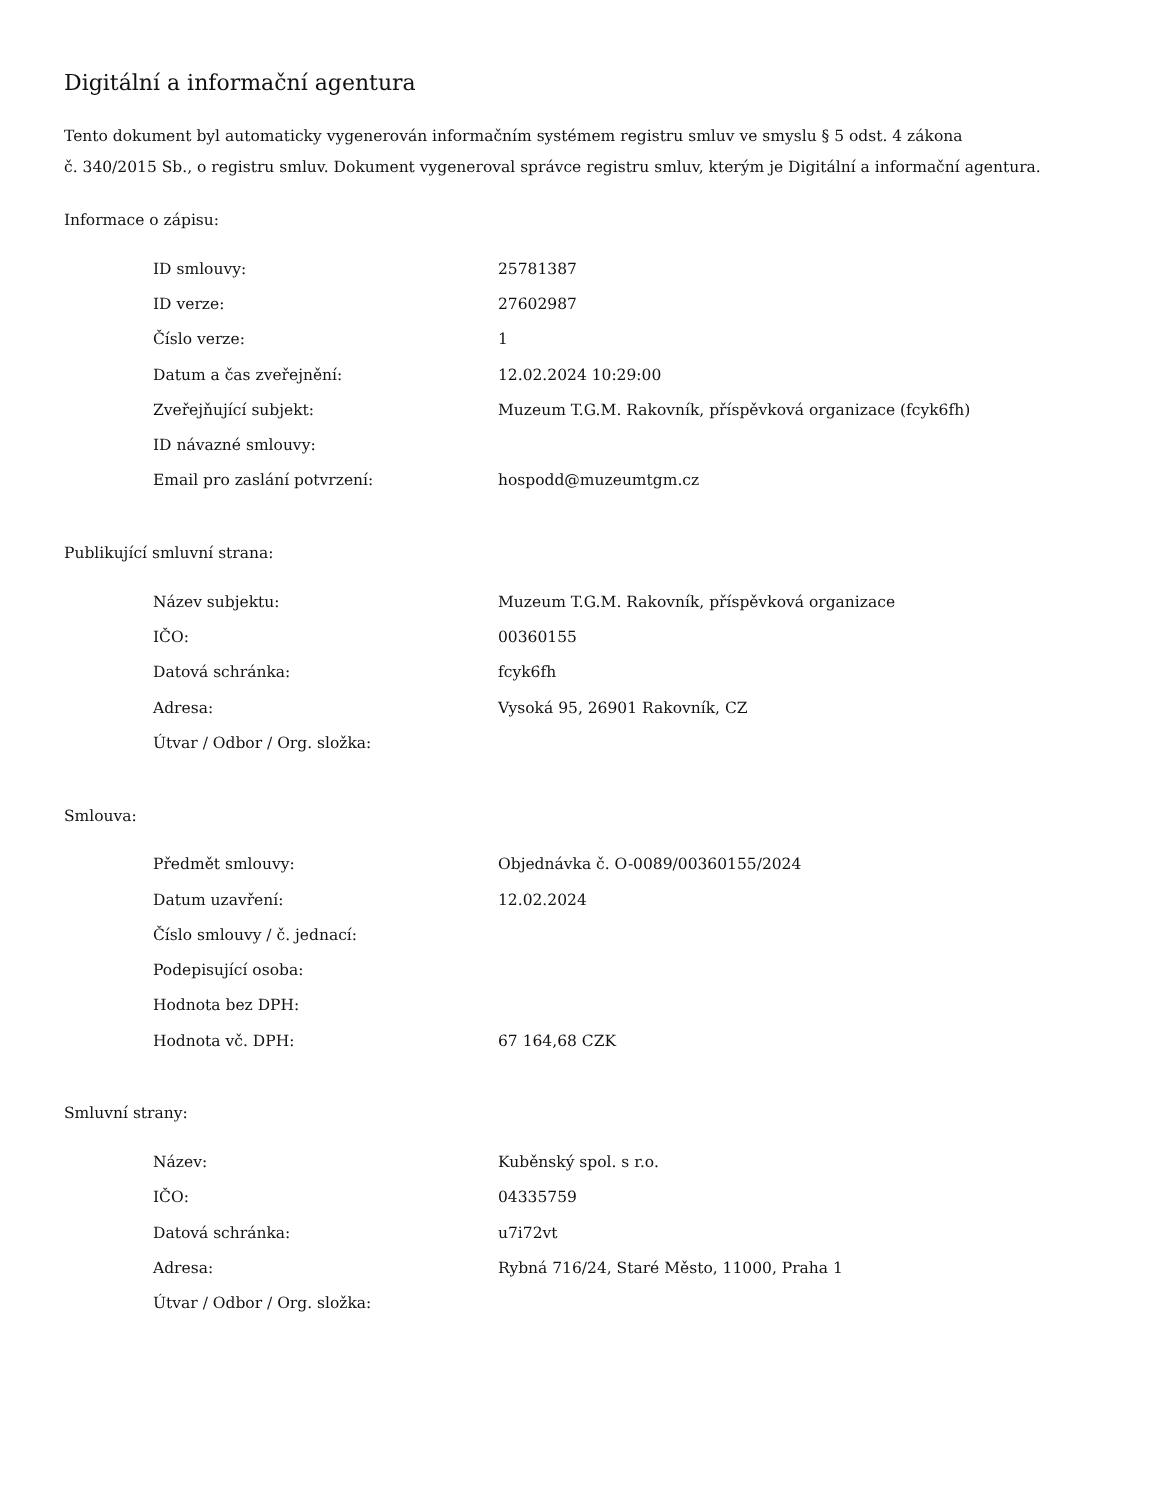Digitální a informační agentura
Tento dokument byl automaticky vygenerován informačním systémem registru smluv ve smyslu § 5 odst. 4 zákona
č. 340/2015 Sb., o registru smluv. Dokument vygeneroval správce registru smluv, kterým je Digitální a informační agentura.
Informace o zápisu:
| ID smlouvy: | 25781387 |
| ID verze: | 27602987 |
| Číslo verze: | 1 |
| Datum a čas zveřejnění: | 12.02.2024 10:29:00 |
| Zveřejňující subjekt: | Muzeum T.G.M. Rakovník, příspěvková organizace (fcyk6fh) |
| ID návazné smlouvy: | |
| Email pro zaslání potvrzení: | hospodd@muzeumtgm.cz |
Publikující smluvní strana:
| Název subjektu: | Muzeum T.G.M. Rakovník, příspěvková organizace |
| IČO: | 00360155 |
| Datová schránka: | fcyk6fh |
| Adresa: | Vysoká 95, 26901 Rakovník, CZ |
| Útvar / Odbor / Org. složka: | |
Smlouva:
| Předmět smlouvy: | Objednávka č. O-0089/00360155/2024 |
| Datum uzavření: | 12.02.2024 |
| Číslo smlouvy / č. jednací: | |
| Podepisující osoba: | |
| Hodnota bez DPH: | |
| Hodnota vč. DPH: | 67 164,68 CZK |
Smluvní strany:
| Název: | Kuběnský spol. s r.o. |
| IČO: | 04335759 |
| Datová schránka: | u7i72vt |
| Adresa: | Rybná 716/24, Staré Město, 11000, Praha 1 |
| Útvar / Odbor / Org. složka: | |